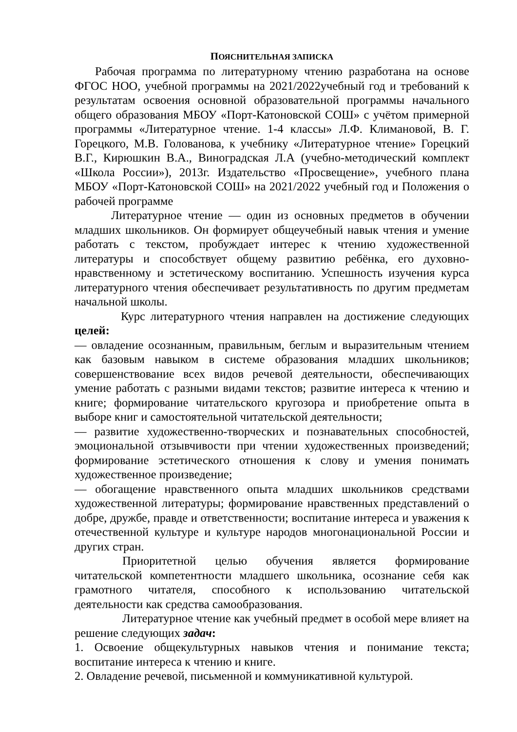ПОЯСНИТЕЛЬНАЯ ЗАПИСКА
Рабочая программа по литературному чтению разработана на основе ФГОС НОО, учебной программы на 2021/2022учебный год и требований к результатам освоения основной образовательной программы начального общего образования МБОУ «Порт-Катоновской СОШ» с учётом примерной программы «Литературное чтение. 1-4 классы» Л.Ф. Климановой, В. Г. Горецкого, М.В. Голованова, к учебнику «Литературное чтение» Горецкий В.Г., Кирюшкин В.А., Виноградская Л.А (учебно-методический комплект «Школа России»), 2013г. Издательство «Просвещение», учебного плана МБОУ «Порт-Катоновской СОШ» на 2021/2022 учебный год и Положения о рабочей программе
Литературное чтение — один из основных предметов в обучении младших школьников. Он формирует общеучебный навык чтения и умение работать с текстом, пробуждает интерес к чтению художественной литературы и способствует общему развитию ребёнка, его духовно-нравственному и эстетическому воспитанию. Успешность изучения курса литературного чтения обеспечивает результативность по другим предметам начальной школы.
Курс литературного чтения направлен на достижение следующих целей:
— овладение осознанным, правильным, беглым и выразительным чтением как базовым навыком в системе образования младших школьников; совершенствование всех видов речевой деятельности, обеспечивающих умение работать с разными видами текстов; развитие интереса к чтению и книге; формирование читательского кругозора и приобретение опыта в выборе книг и самостоятельной читательской деятельности;
— развитие художественно-творческих и познавательных способностей, эмоциональной отзывчивости при чтении художественных произведений; формирование эстетического отношения к слову и умения понимать художественное произведение;
— обогащение нравственного опыта младших школьников средствами художественной литературы; формирование нравственных представлений о добре, дружбе, правде и ответственности; воспитание интереса и уважения к отечественной культуре и культуре народов многонациональной России и других стран.
Приоритетной целью обучения является формирование читательской компетентности младшего школьника, осознание себя как грамотного читателя, способного к использованию читательской деятельности как средства самообразования.
Литературное чтение как учебный предмет в особой мере влияет на решение следующих задач:
1. Освоение общекультурных навыков чтения и понимание текста; воспитание интереса к чтению и книге.
2. Овладение речевой, письменной и коммуникативной культурой.